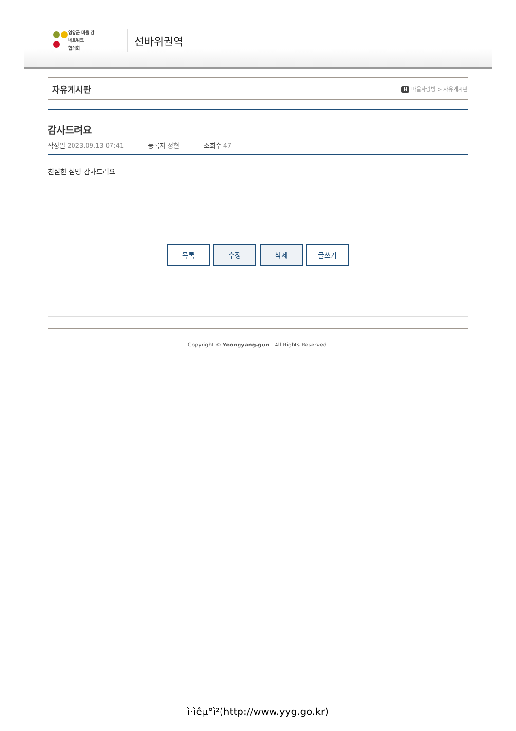영양군 마을 간
네트워크
협의회
선바위권역
자유게시판
H 마을사랑방 > 자유게시판
감사드려요
작성일 2023.09.13 07:41 등록자 정현 조회수 47
친절한 설명 감사드려요
목록 수정 삭제 글쓰기
Copyright © Yeongyang-gun . All Rights Reserved.
ì·ìêµ°ì²(http://www.yyg.go.kr)